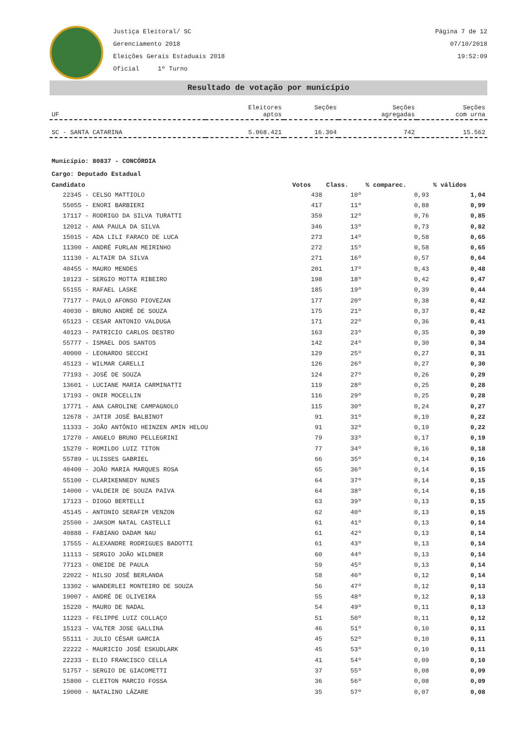Justiça Eleitoral/ SC
Gerenciamento 2018
Eleições Gerais Estaduais 2018
Oficial 1º Turno
Página 7 de 12
07/10/2018
19:52:09
Resultado de votação por município
| UF | Eleitores aptos | Seções | Seções agregadas | Seções com urna |
| --- | --- | --- | --- | --- |
| SC - SANTA CATARINA | 5.068.421 | 16.304 | 742 | 15.562 |
Município: 80837 - CONCÓRDIA
Cargo: Deputado Estadual
| Candidato | Votos | Class. | % comparec. | % válidos |
| --- | --- | --- | --- | --- |
| 22345 - CELSO MATTIOLO | 438 | 10º | 0,93 | 1,04 |
| 55055 - ENORI BARBIERI | 417 | 11º | 0,88 | 0,99 |
| 17117 - RODRIGO DA SILVA TURATTI | 359 | 12º | 0,76 | 0,85 |
| 12012 - ANA PAULA DA SILVA | 346 | 13º | 0,73 | 0,82 |
| 15015 - ADA LILI FARACO DE LUCA | 273 | 14º | 0,58 | 0,65 |
| 11300 - ANDRÉ FURLAN MEIRINHO | 272 | 15º | 0,58 | 0,65 |
| 11130 - ALTAIR DA SILVA | 271 | 16º | 0,57 | 0,64 |
| 40455 - MAURO MENDES | 201 | 17º | 0,43 | 0,48 |
| 10123 - SERGIO MOTTA RIBEIRO | 198 | 18º | 0,42 | 0,47 |
| 55155 - RAFAEL LASKE | 185 | 19º | 0,39 | 0,44 |
| 77177 - PAULO AFONSO PIOVEZAN | 177 | 20º | 0,38 | 0,42 |
| 40030 - BRUNO ANDRÉ DE SOUZA | 175 | 21º | 0,37 | 0,42 |
| 65123 - CESAR ANTONIO VALDUGA | 171 | 22º | 0,36 | 0,41 |
| 40123 - PATRICIO CARLOS DESTRO | 163 | 23º | 0,35 | 0,39 |
| 55777 - ISMAEL DOS SANTOS | 142 | 24º | 0,30 | 0,34 |
| 40000 - LEONARDO SECCHI | 129 | 25º | 0,27 | 0,31 |
| 45123 - WILMAR CARELLI | 126 | 26º | 0,27 | 0,30 |
| 77193 - JOSÉ DE SOUZA | 124 | 27º | 0,26 | 0,29 |
| 13601 - LUCIANE MARIA CARMINATTI | 119 | 28º | 0,25 | 0,28 |
| 17193 - ONIR MOCELLIN | 116 | 29º | 0,25 | 0,28 |
| 17771 - ANA CAROLINE CAMPAGNOLO | 115 | 30º | 0,24 | 0,27 |
| 12678 - JATIR JOSÉ BALBINOT | 91 | 31º | 0,19 | 0,22 |
| 11333 - JOÃO ANTÔNIO HEINZEN AMIN HELOU | 91 | 32º | 0,19 | 0,22 |
| 17270 - ANGELO BRUNO PELLEGRINI | 79 | 33º | 0,17 | 0,19 |
| 15270 - ROMILDO LUIZ TITON | 77 | 34º | 0,16 | 0,18 |
| 55789 - ULISSES GABRIEL | 66 | 35º | 0,14 | 0,16 |
| 40400 - JOÃO MARIA MARQUES ROSA | 65 | 36º | 0,14 | 0,15 |
| 55100 - CLARIKENNEDY NUNES | 64 | 37º | 0,14 | 0,15 |
| 14000 - VALDEIR DE SOUZA PAIVA | 64 | 38º | 0,14 | 0,15 |
| 17123 - DIOGO BERTELLI | 63 | 39º | 0,13 | 0,15 |
| 45145 - ANTONIO SERAFIM VENZON | 62 | 40º | 0,13 | 0,15 |
| 25500 - JAKSOM NATAL CASTELLI | 61 | 41º | 0,13 | 0,14 |
| 40888 - FABIANO DADAM NAU | 61 | 42º | 0,13 | 0,14 |
| 17555 - ALEXANDRE RODRIGUES BADOTTI | 61 | 43º | 0,13 | 0,14 |
| 11113 - SERGIO JOÃO WILDNER | 60 | 44º | 0,13 | 0,14 |
| 77123 - ONEIDE DE PAULA | 59 | 45º | 0,13 | 0,14 |
| 22022 - NILSO JOSÉ BERLANDA | 58 | 46º | 0,12 | 0,14 |
| 13302 - WANDERLEI MONTEIRO DE SOUZA | 56 | 47º | 0,12 | 0,13 |
| 19007 - ANDRÉ DE OLIVEIRA | 55 | 48º | 0,12 | 0,13 |
| 15220 - MAURO DE NADAL | 54 | 49º | 0,11 | 0,13 |
| 11223 - FELIPPE LUIZ COLLAÇO | 51 | 50º | 0,11 | 0,12 |
| 15123 - VALTER JOSE GALLINA | 46 | 51º | 0,10 | 0,11 |
| 55111 - JULIO CÉSAR GARCIA | 45 | 52º | 0,10 | 0,11 |
| 22222 - MAURICIO JOSÉ ESKUDLARK | 45 | 53º | 0,10 | 0,11 |
| 22233 - ELIO FRANCISCO CELLA | 41 | 54º | 0,09 | 0,10 |
| 51757 - SERGIO DE GIACOMETTI | 37 | 55º | 0,08 | 0,09 |
| 15800 - CLEITON MARCIO FOSSA | 36 | 56º | 0,08 | 0,09 |
| 19000 - NATALINO LÁZARE | 35 | 57º | 0,07 | 0,08 |